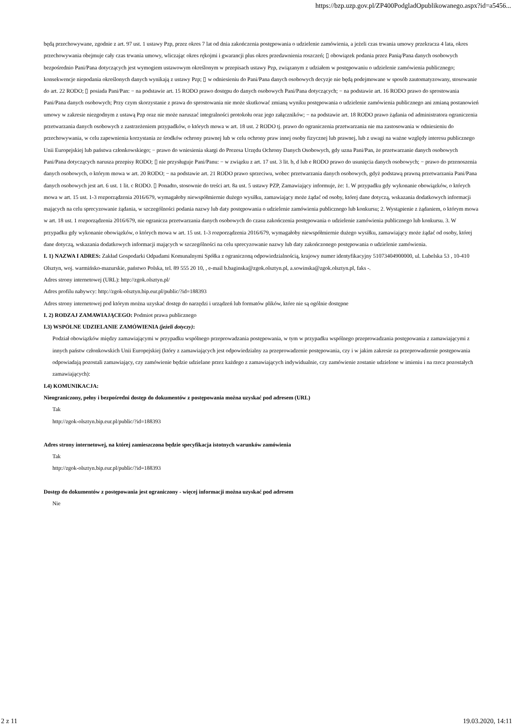https://bzp.uzp.gov.pl/ZP400PodgladOpublikowanego.aspx?id=a5456...
będą przechowywane, zgodnie z art. 97 ust. 1 ustawy Pzp, przez okres 7 lat od dnia zakończenia postępowania o udzielenie zamówienia, a jeżeli czas trwania umowy przekracza 4 lata, okres przechowywania obejmuje cały czas trwania umowy, wliczając okres rękojmi i gwarancji plus okres przedawnienia roszczeń; ▯ obowiązek podania przez Panią/Pana danych osobowych bezpośrednio Pani/Pana dotyczących jest wymogiem ustawowym określonym w przepisach ustawy Pzp, związanym z udziałem w postępowaniu o udzielenie zamówienia publicznego; konsekwencje niepodania określonych danych wynikają z ustawy Pzp; ▯ w odniesieniu do Pani/Pana danych osobowych decyzje nie będą podejmowane w sposób zautomatyzowany, stosowanie do art. 22 RODO; ▯ posiada Pani/Pan: − na podstawie art. 15 RODO prawo dostępu do danych osobowych Pani/Pana dotyczących; − na podstawie art. 16 RODO prawo do sprostowania Pani/Pana danych osobowych; Przy czym skorzystanie z prawa do sprostowania nie może skutkować zmianą wyniku postępowania o udzielenie zamówienia publicznego ani zmianą postanowień umowy w zakresie niezgodnym z ustawą Pzp oraz nie może naruszać integralności protokołu oraz jego załączników; − na podstawie art. 18 RODO prawo żądania od administratora ograniczenia przetwarzania danych osobowych z zastrzeżeniem przypadków, o których mowa w art. 18 ust. 2 RODO tj. prawo do ograniczenia przetwarzania nie ma zastosowania w odniesieniu do przechowywania, w celu zapewnienia korzystania ze środków ochrony prawnej lub w celu ochrony praw innej osoby fizycznej lub prawnej, lub z uwagi na ważne względy interesu publicznego Unii Europejskiej lub państwa członkowskiego; − prawo do wniesienia skargi do Prezesa Urzędu Ochrony Danych Osobowych, gdy uzna Pani/Pan, że przetwarzanie danych osobowych Pani/Pana dotyczących narusza przepisy RODO; ▯ nie przysługuje Pani/Panu: − w związku z art. 17 ust. 3 lit. b, d lub e RODO prawo do usunięcia danych osobowych; − prawo do przenoszenia danych osobowych, o którym mowa w art. 20 RODO; − na podstawie art. 21 RODO prawo sprzeciwu, wobec przetwarzania danych osobowych, gdyż podstawą prawną przetwarzania Pani/Pana danych osobowych jest art. 6 ust. 1 lit. c RODO. ▯ Ponadto, stosownie do treści art. 8a ust. 5 ustawy PZP, Zamawiający informuje, że: 1. W przypadku gdy wykonanie obowiązków, o których mowa w art. 15 ust. 1-3 rozporządzenia 2016/679, wymagałoby niewspółmiernie dużego wysiłku, zamawiający może żądać od osoby, której dane dotyczą, wskazania dodatkowych informacji mających na celu sprecyzowanie żądania, w szczególności podania nazwy lub daty postępowania o udzielenie zamówienia publicznego lub konkursu; 2. Wystąpienie z żądaniem, o którym mowa w art. 18 ust. 1 rozporządzenia 2016/679, nie ogranicza przetwarzania danych osobowych do czasu zakończenia postępowania o udzielenie zamówienia publicznego lub konkursu. 3. W przypadku gdy wykonanie obowiązków, o których mowa w art. 15 ust. 1-3 rozporządzenia 2016/679, wymagałoby niewspółmiernie dużego wysiłku, zamawiający może żądać od osoby, której dane dotyczą, wskazania dodatkowych informacji mających w szczególności na celu sprecyzowanie nazwy lub daty zakończonego postępowania o udzielenie zamówienia.
I. 1) NAZWA I ADRES: Zakład Gospodarki Odpadami Komunalnymi Spółka z ograniczoną odpowiedzialnością, krajowy numer identyfikacyjny 51073404900000, ul. Lubelska 53 , 10-410 Olsztyn, woj. warmińsko-mazurskie, państwo Polska, tel. 89 555 20 10, , e-mail b.baginska@zgok.olsztyn.pl, a.sowinska@zgok.olsztyn.pl, faks -.
Adres strony internetowej (URL): http://zgok.olsztyn.pl/
Adres profilu nabywcy: http://zgok-olsztyn.bip.eur.pl/public/?id=188393
Adres strony internetowej pod którym można uzyskać dostęp do narzędzi i urządzeń lub formatów plików, które nie są ogólnie dostępne
I. 2) RODZAJ ZAMAWIAJĄCEGO: Podmiot prawa publicznego
I.3) WSPÓLNE UDZIELANIE ZAMÓWIENIA (jeżeli dotyczy):
Podział obowiązków między zamawiającymi w przypadku wspólnego przeprowadzania postępowania, w tym w przypadku wspólnego przeprowadzania postępowania z zamawiającymi z innych państw członkowskich Unii Europejskiej (który z zamawiających jest odpowiedzialny za przeprowadzenie postępowania, czy i w jakim zakresie za przeprowadzenie postępowania odpowiadają pozostali zamawiający, czy zamówienie będzie udzielane przez każdego z zamawiających indywidualnie, czy zamówienie zostanie udzielone w imieniu i na rzecz pozostałych zamawiających):
I.4) KOMUNIKACJA:
Nieograniczony, pełny i bezpośredni dostęp do dokumentów z postępowania można uzyskać pod adresem (URL)
Tak
http://zgok-olsztyn.bip.eur.pl/public/?id=188393
Adres strony internetowej, na której zamieszczona będzie specyfikacja istotnych warunków zamówienia
Tak
http://zgok-olsztyn.bip.eur.pl/public/?id=188393
Dostęp do dokumentów z postępowania jest ograniczony - więcej informacji można uzyskać pod adresem
Nie
2 z 11 19.03.2020, 14:11